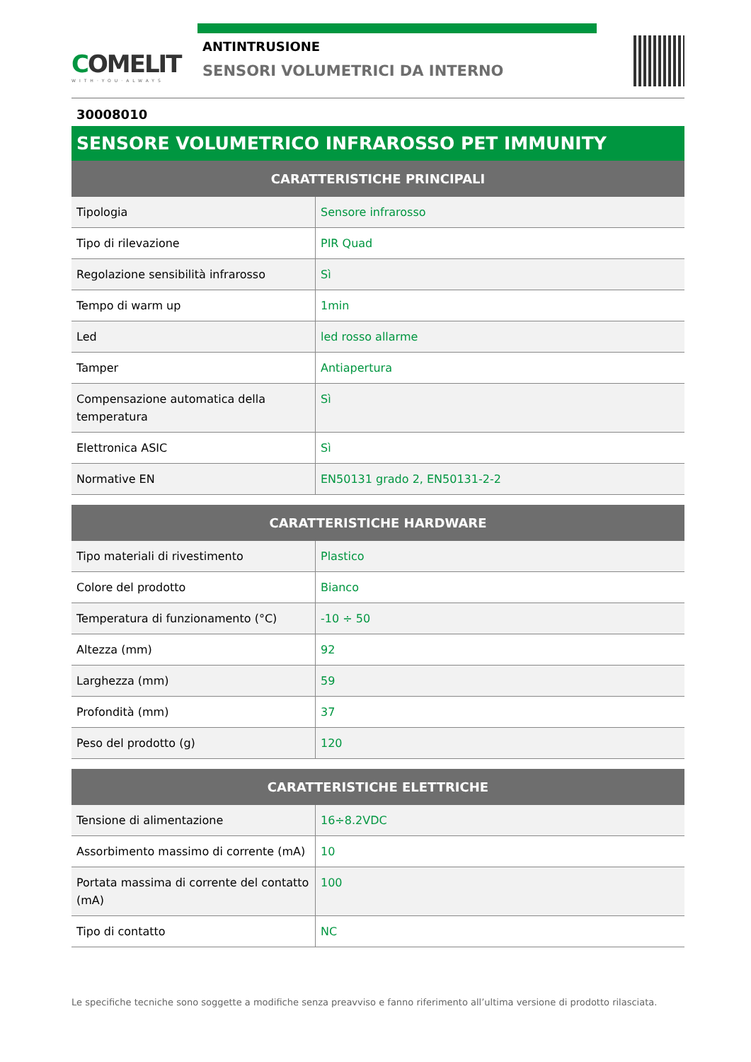COMELIT
WITH·YOU·ALWAYS
ANTINTRUSIONE
SENSORI VOLUMETRICI DA INTERNO
30008010
SENSORE VOLUMETRICO INFRAROSSO PET IMMUNITY
| CARATTERISTICHE PRINCIPALI | |
| --- | --- |
| Tipologia | Sensore infrarosso |
| Tipo di rilevazione | PIR Quad |
| Regolazione sensibilità infrarosso | Sì |
| Tempo di warm up | 1min |
| Led | led rosso allarme |
| Tamper | Antiapertura |
| Compensazione automatica della temperatura | Sì |
| Elettronica ASIC | Sì |
| Normative EN | EN50131 grado 2, EN50131-2-2 |
| CARATTERISTICHE HARDWARE | |
| --- | --- |
| Tipo materiali di rivestimento | Plastico |
| Colore del prodotto | Bianco |
| Temperatura di funzionamento (°C) | -10 ÷ 50 |
| Altezza (mm) | 92 |
| Larghezza (mm) | 59 |
| Profondità (mm) | 37 |
| Peso del prodotto (g) | 120 |
| CARATTERISTICHE ELETTRICHE | |
| --- | --- |
| Tensione di alimentazione | 16÷8.2VDC |
| Assorbimento massimo di corrente (mA) | 10 |
| Portata massima di corrente del contatto (mA) | 100 |
| Tipo di contatto | NC |
Le specifiche tecniche sono soggette a modifiche senza preavviso e fanno riferimento all’ultima versione di prodotto rilasciata.